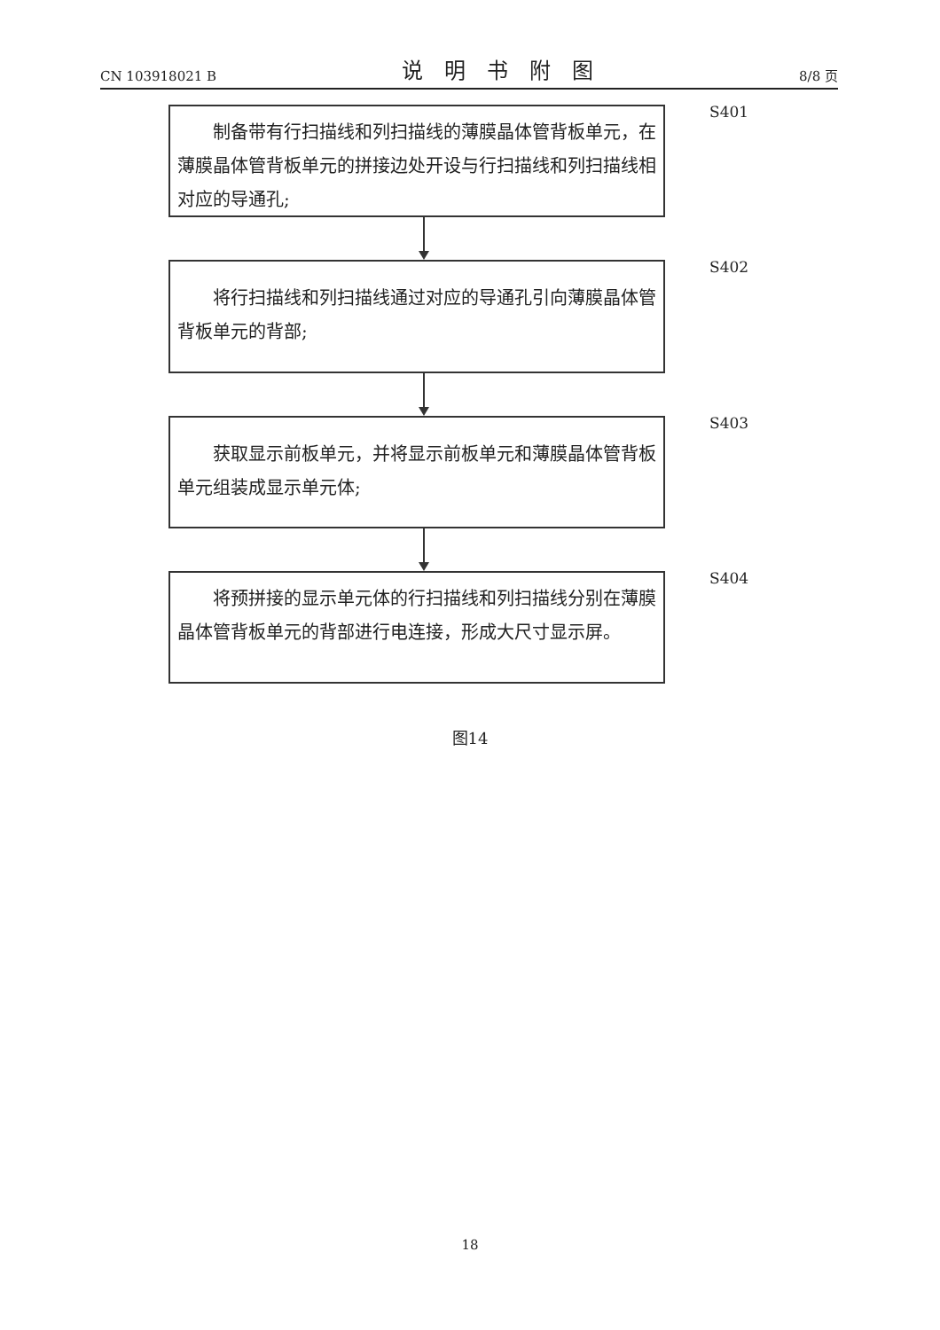CN 103918021 B 说明书附图 8/8 页
制备带有行扫描线和列扫描线的薄膜晶体管背板单元，在薄膜晶体管背板单元的拼接边处开设与行扫描线和列扫描线相对应的导通孔;
S401
将行扫描线和列扫描线通过对应的导通孔引向薄膜晶体管背板单元的背部;
S402
获取显示前板单元，并将显示前板单元和薄膜晶体管背板单元组装成显示单元体;
S403
将预拼接的显示单元体的行扫描线和列扫描线分别在薄膜晶体管背板单元的背部进行电连接，形成大尺寸显示屏。
S404
图14
18